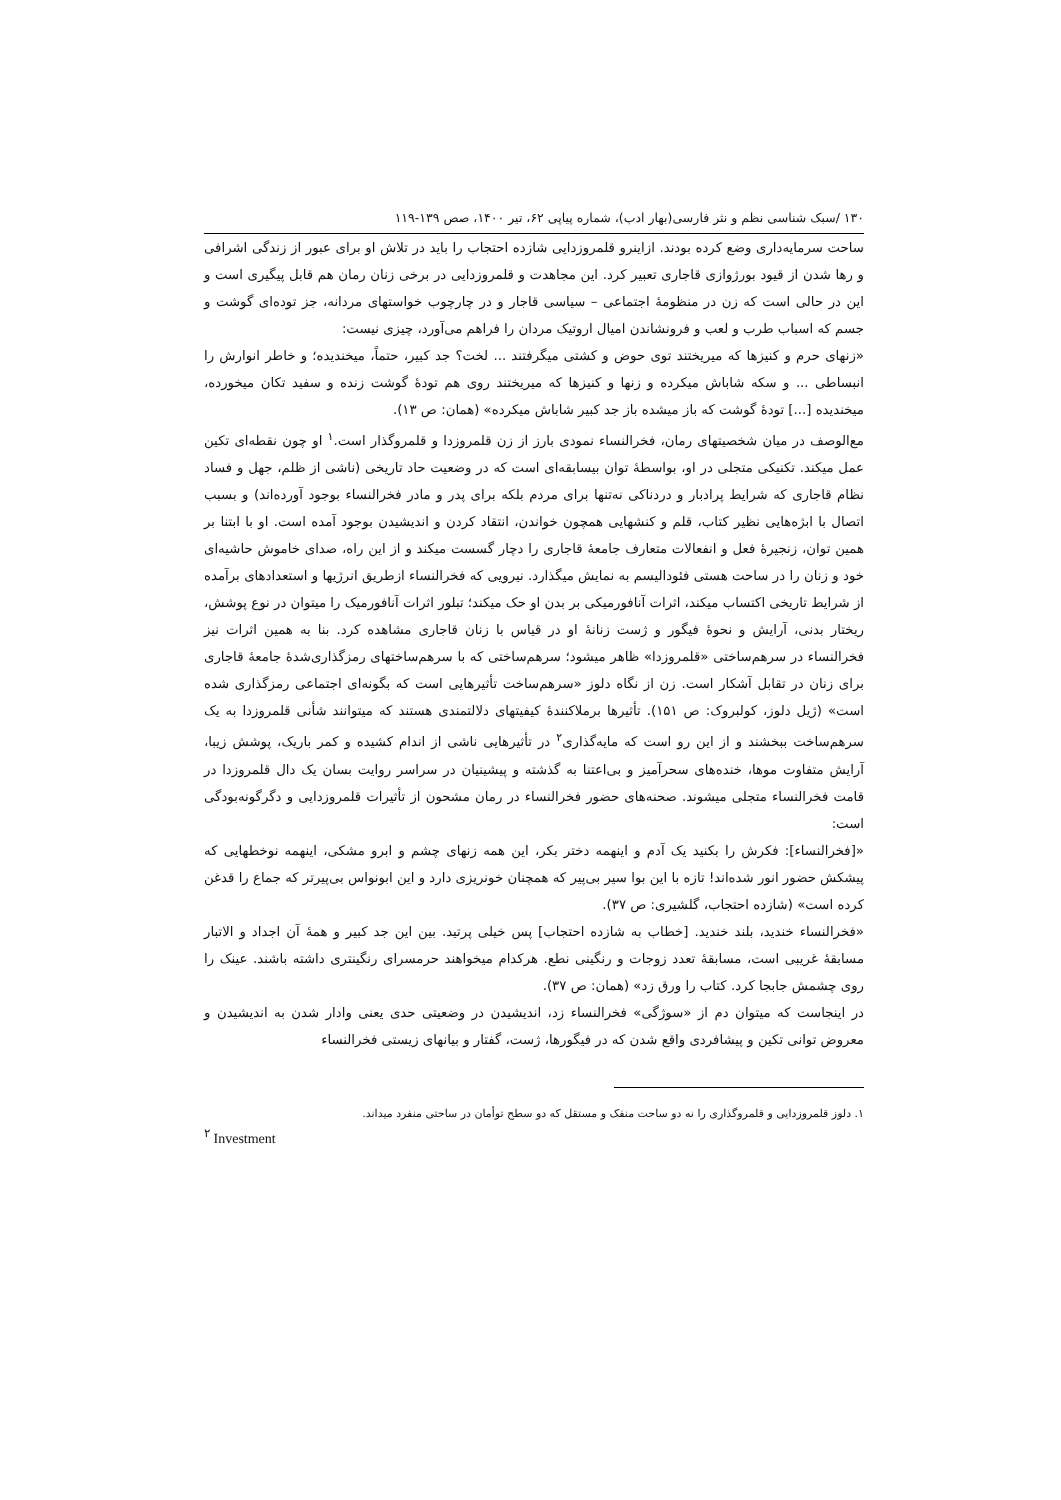۱۳۰ /سبک شناسی نظم و نثر فارسی(بهار ادب)، شماره پیاپی ۶۲، تیر ۱۴۰۰، صص ۱۳۹-۱۱۹
ساحت سرمایه‌داری وضع کرده بودند. ازاینرو قلمروزدایی شازده احتجاب را باید در تلاش او برای عبور از زندگی اشرافی و رها شدن از قیود بورژوازی قاجاری تعبیر کرد. این مجاهدت و قلمروزدایی در برخی زنان رمان هم قابل پیگیری است و این در حالی است که زن در منظومۀ اجتماعی – سیاسی قاجار و در چارچوب خواستهای مردانه، جز توده‌ای گوشت و جسم که اسباب طرب و لعب و فرونشاندن امیال اروتیک مردان را فراهم می‌آورد، چیزی نیست:
«زنهای حرم و کنیزها که میریختند توی حوض و کشتی میگرفتند ... لخت؟ جد کبیر، حتماً، میخندیده؛ و خاطر انوارش را انبساطی ... و سکه شاباش میکرده و زنها و کنیزها که میریختند روی هم تودۀ گوشت زنده و سفید تکان میخورده، میخندیده [...] تودۀ گوشت که باز میشده باز جد کبیر شاباش میکرده» (همان: ص ۱۳).
مع‌الوصف در میان شخصیتهای رمان، فخرالنساء نمودی بارز از زن قلمروزدا و قلمروگذار است.<sup>۱</sup> او چون نقطه‌ای تکین عمل میکند. تکنیکی متجلی در او، بواسطۀ توان بیسابقه‌ای است که در وضعیت حاد تاریخی (ناشی از ظلم، جهل و فساد نظام قاجاری که شرایط پرادبار و دردناکی نه‌تنها برای مردم بلکه برای پدر و مادر فخرالنساء بوجود آورده‌اند) و بسبب اتصال با ابژه‌هایی نظیر کتاب، قلم و کنشهایی همچون خواندن، انتقاد کردن و اندیشیدن بوجود آمده است. او با ابتنا بر همین توان، زنجیرۀ فعل و انفعالات متعارف جامعۀ قاجاری را دچار گسست میکند و از این راه، صدای خاموش حاشیه‌ای خود و زنان را در ساحت هستی فئودالیسم به نمایش میگذارد. نیرویی که فخرالنساء ازطریق انرژیها و استعدادهای برآمده از شرایط تاریخی اکتساب میکند، اثرات آنافورمیکی بر بدن او حک میکند؛ تبلور اثرات آنافورمیک را میتوان در نوع پوشش، ریختار بدنی، آرایش و نحوۀ فیگور و ژست زنانۀ او در قیاس با زنان قاجاری مشاهده کرد. بنا به همین اثرات نیز فخرالنساء در سرهم‌ساختی «قلمروزدا» ظاهر میشود؛ سرهم‌ساختی که با سرهم‌ساختهای رمزگذاری‌شدۀ جامعۀ قاجاری برای زنان در تقابل آشکار است. زن از نگاه دلوز «سرهم‌ساخت تأثیرهایی است که بگونه‌ای اجتماعی رمزگذاری شده است» (ژیل دلوز، کولبروک: ص ۱۵۱). تأثیرها برملاکنندۀ کیفیتهای دلالتمندی هستند که میتوانند شأنی قلمروزدا به یک سرهم‌ساخت ببخشند و از این رو است که مایه‌گذاری<sup>۲</sup> در تأثیرهایی ناشی از اندام کشیده و کمر باریک، پوشش زیبا، آرایش متفاوت موها، خنده‌های سحرآمیز و بی‌اعتنا به گذشته و پیشینیان در سراسر روایت بسان یک دال قلمروزدا در قامت فخرالنساء متجلی میشوند. صحنه‌های حضور فخرالنساء در رمان مشحون از تأثیرات قلمروزدایی و دگرگونه‌بودگی است:
«[فخرالنساء]: فکرش را بکنید یک آدم و اینهمه دختر بکر، این همه زنهای چشم و ابرو مشکی، اینهمه نوخطهایی که پیشکش حضور انور شده‌اند! تازه با این بوا سیر بی‌پیر که همچنان خونریزی دارد و این ابونواس بی‌پیرتر که جماع را قدغن کرده است» (شازده احتجاب، گلشیری: ص ۳۷).
«فخرالنساء خندید، بلند خندید. [خطاب به شازده احتجاب] پس خیلی پرتید. بین این جد کبیر و همۀ آن اجداد و الاتبار مسابقۀ غریبی است، مسابقۀ تعدد زوجات و رنگینی نطع. هرکدام میخواهند حرمسرای رنگینتری داشته باشند. عینک را روی چشمش جابجا کرد. کتاب را ورق زد» (همان: ص ۳۷).
در اینجاست که میتوان دم از «سوژگی» فخرالنساء زد، اندیشیدن در وضعیتی حدی یعنی وادار شدن به اندیشیدن و معروض توانی تکین و پیشافردی واقع شدن که در فیگورها، ژست، گفتار و بیانهای زیستی فخرالنساء
۱. دلوز قلمروزدایی و قلمروگذاری را نه دو ساحت منفک و مستقل که دو سطح توأمان در ساحتی منفرد میداند.
<sup>۲</sup> Investment